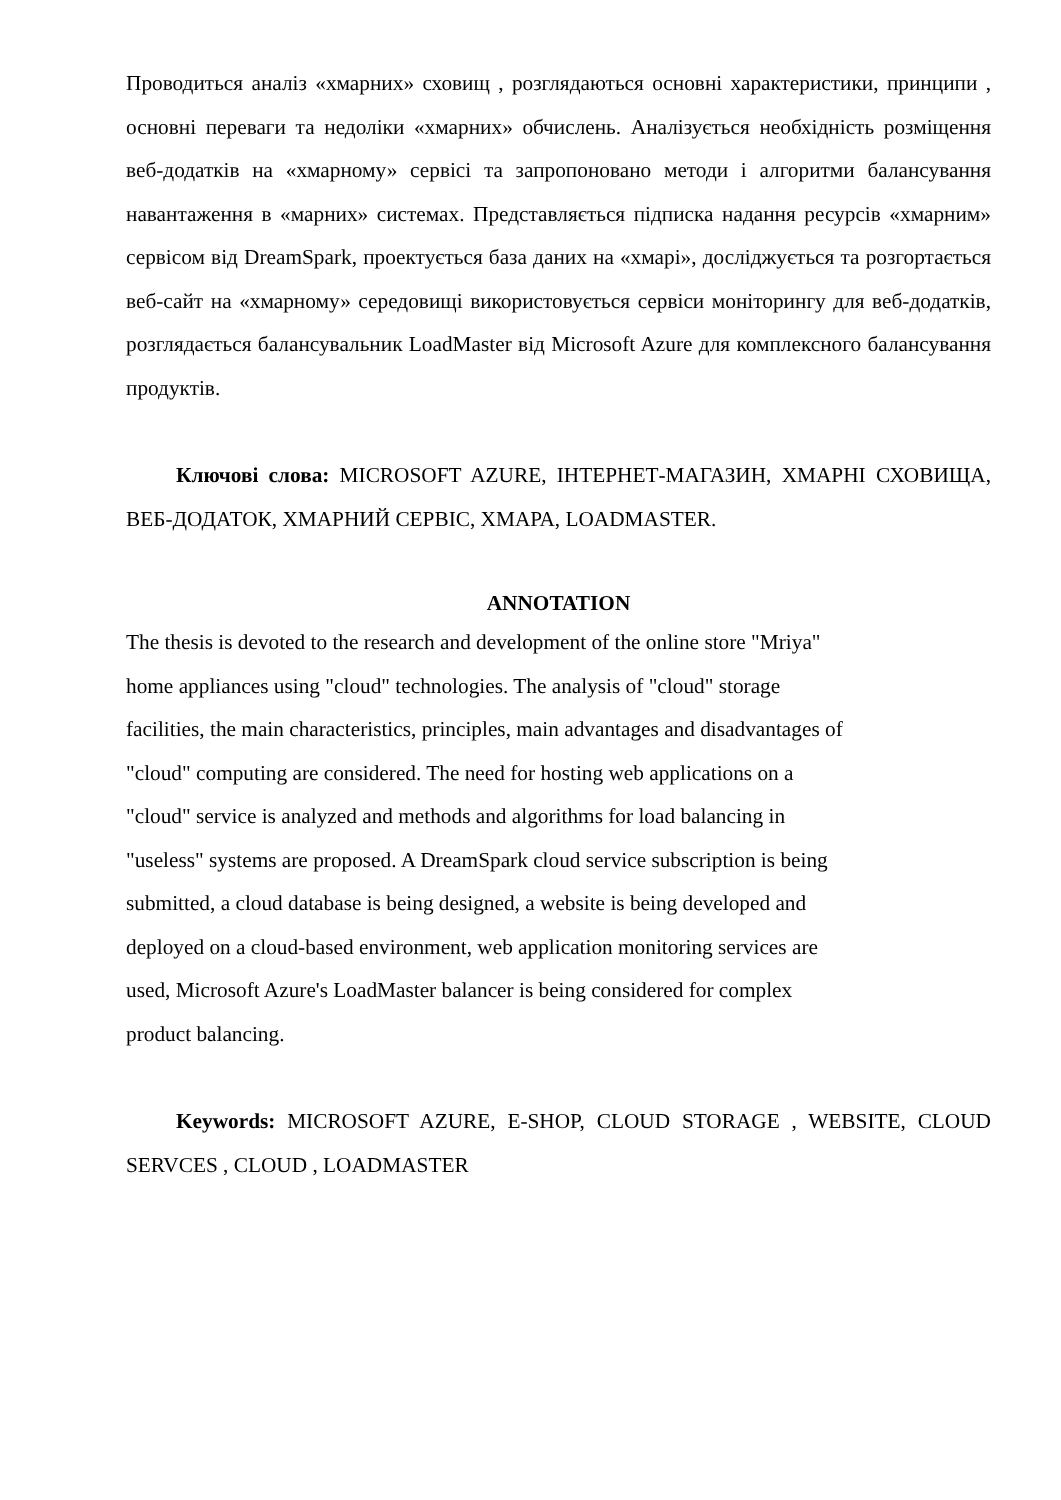Проводиться аналіз «хмарних» сховищ , розглядаються основні характеристики, принципи , основні переваги та недоліки «хмарних» обчислень. Аналізується необхідність розміщення веб-додатків на «хмарному» сервісі та запропоновано методи і алгоритми балансування навантаження в «марних» системах. Представляється підписка надання ресурсів «хмарним» сервісом від DreamSpark, проектується база даних на «хмарі», досліджується та розгортається веб-сайт на «хмарному» середовищі використовується сервіси моніторингу для веб-додатків, розглядається балансувальник LoadMaster від Microsoft Azure для комплексного балансування продуктів.
Ключові слова: MICROSOFT AZURE, ІНТЕРНЕТ-МАГАЗИН, ХМАРНІ СХОВИЩА, ВЕБ-ДОДАТОК, ХМАРНИЙ СЕРВІС, ХМАРА, LOADMASTER.
ANNOTATION
The thesis is devoted to the research and development of the online store "Mriya"
home appliances using "cloud" technologies. The analysis of "cloud" storage
facilities, the main characteristics, principles, main advantages and disadvantages of
"cloud" computing are considered. The need for hosting web applications on a
"cloud" service is analyzed and methods and algorithms for load balancing in
"useless" systems are proposed. A DreamSpark cloud service subscription is being
submitted, a cloud database is being designed, a website is being developed and
deployed on a cloud-based environment, web application monitoring services are
used, Microsoft Azure's LoadMaster balancer is being considered for complex
product balancing.
Keywords: MICROSOFT AZURE, E-SHOP, CLOUD STORAGE , WEBSITE, CLOUD SERVCES , CLOUD , LOADMASTER